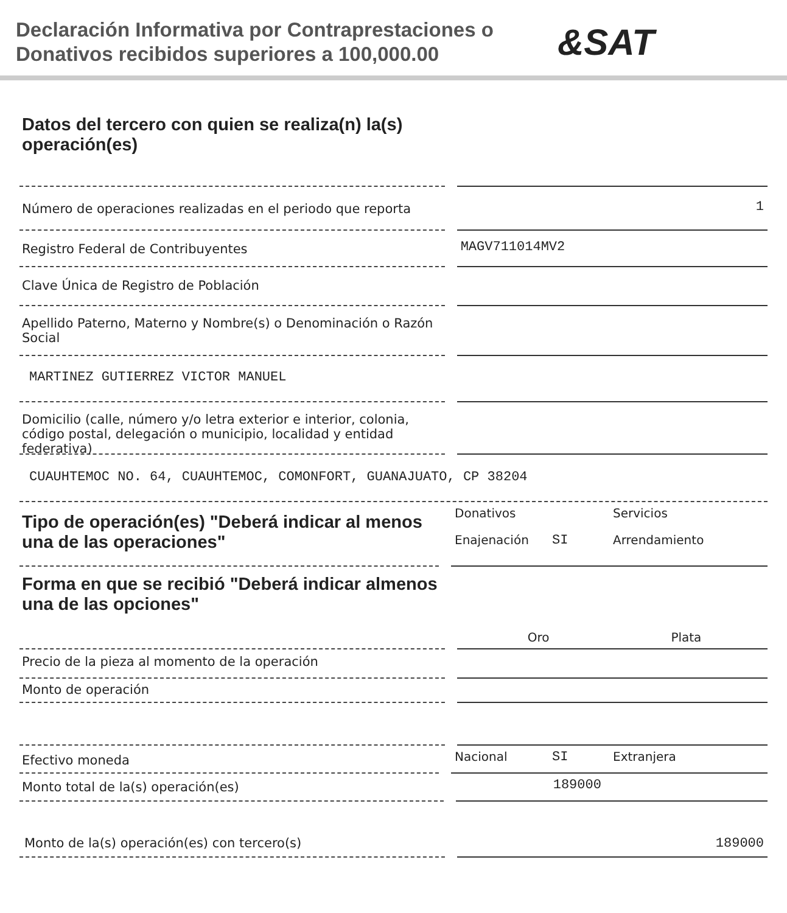Declaración Informativa por Contraprestaciones o Donativos recibidos superiores a 100,000.00
&SAT
Datos del tercero con quien se realiza(n) la(s) operación(es)
Número de operaciones realizadas en el periodo que reporta
1
Registro Federal de Contribuyentes
MAGV711014MV2
Clave Única de Registro de Población
Apellido Paterno, Materno y Nombre(s) o Denominación o Razón Social
MARTINEZ GUTIERREZ VICTOR MANUEL
Domicilio (calle, número y/o letra exterior e interior, colonia, código postal, delegación o municipio, localidad y entidad federativa)
CUAUHTEMOC NO. 64, CUAUHTEMOC, COMONFORT, GUANAJUATO, CP 38204
Tipo de operación(es) "Deberá indicar al menos una de las operaciones"
Donativos Servicios Enajenación SI Arrendamiento
Forma en que se recibió "Deberá indicar almenos una de las opciones"
Oro Plata
Precio de la pieza al momento de la operación
Monto de operación
Efectivo moneda
Nacional SI Extranjera
Monto total de la(s) operación(es)
189000
Monto de la(s) operación(es) con tercero(s) 189000